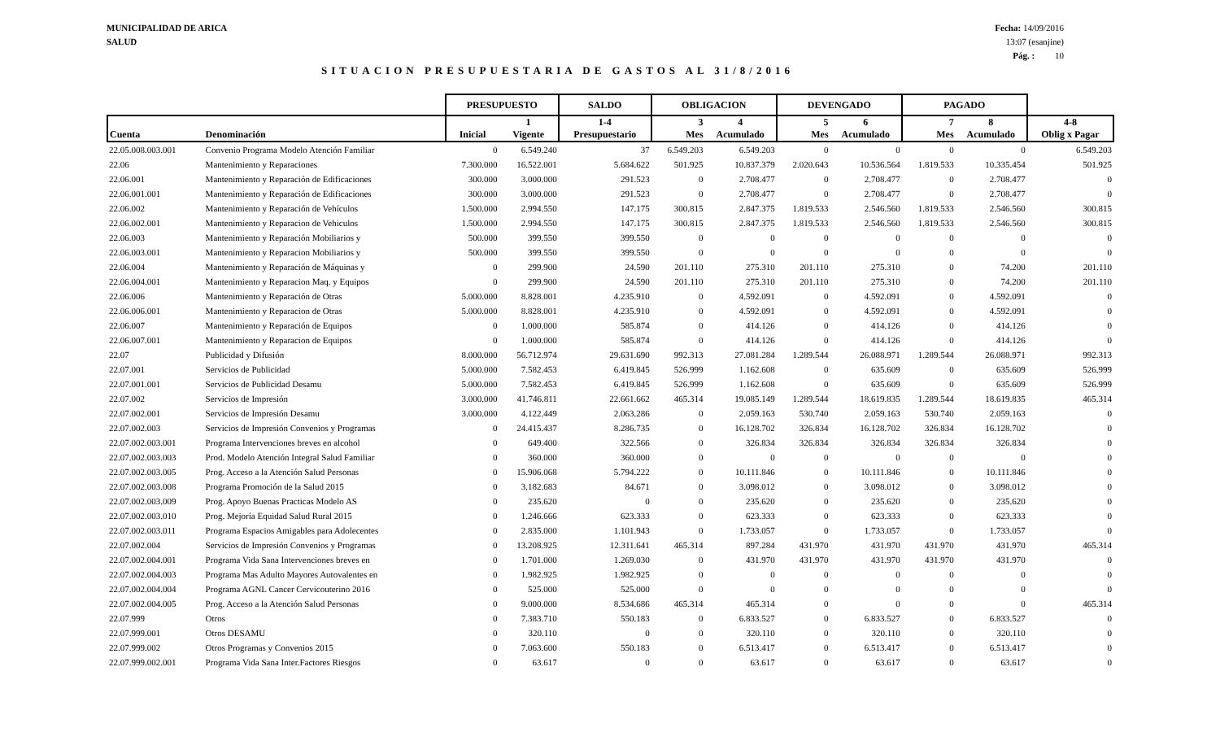MUNICIPALIDAD DE ARICA
SALUD
Fecha: 14/09/2016
13:07 (esanjine)
Pág. : 10
SITUACION PRESUPUESTARIA DE GASTOS AL 31/8/2016
| | | PRESUPUESTO | | SALDO | OBLIGACION | | DEVENGADO | | PAGADO | | |
| --- | --- | --- | --- | --- | --- | --- | --- | --- | --- | --- | --- |
| Cuenta | Denominación | Inicial | 1 Vigente | 1-4 Presupuestario | 3 Mes | 4 Acumulado | 5 Mes | 6 Acumulado | 7 Mes | 8 Acumulado | 4-8 Oblig x Pagar |
| 22.05.008.003.001 | Convenio Programa Modelo Atención Familiar | 0 | 6.549.240 | 37 | 6.549.203 | 6.549.203 | 0 | 0 | 0 | 0 | 6.549.203 |
| 22.06 | Mantenimiento y Reparaciones | 7.300.000 | 16.522.001 | 5.684.622 | 501.925 | 10.837.379 | 2.020.643 | 10.536.564 | 1.819.533 | 10.335.454 | 501.925 |
| 22.06.001 | Mantenimiento y Reparación de Edificaciones | 300.000 | 3.000.000 | 291.523 | 0 | 2.708.477 | 0 | 2.708.477 | 0 | 2.708.477 | 0 |
| 22.06.001.001 | Mantenimiento y Reparación de Edificaciones | 300.000 | 3.000.000 | 291.523 | 0 | 2.708.477 | 0 | 2.708.477 | 0 | 2.708.477 | 0 |
| 22.06.002 | Mantenimiento y Reparación de Vehículos | 1.500.000 | 2.994.550 | 147.175 | 300.815 | 2.847.375 | 1.819.533 | 2.546.560 | 1.819.533 | 2.546.560 | 300.815 |
| 22.06.002.001 | Mantenimiento y Reparacion de Vehiculos | 1.500.000 | 2.994.550 | 147.175 | 300.815 | 2.847.375 | 1.819.533 | 2.546.560 | 1.819.533 | 2.546.560 | 300.815 |
| 22.06.003 | Mantenimiento y Reparación Mobiliarios y | 500.000 | 399.550 | 399.550 | 0 | 0 | 0 | 0 | 0 | 0 | 0 |
| 22.06.003.001 | Mantenimiento y Reparacion Mobiliarios y | 500.000 | 399.550 | 399.550 | 0 | 0 | 0 | 0 | 0 | 0 | 0 |
| 22.06.004 | Mantenimiento y Reparación de Máquinas y | 0 | 299.900 | 24.590 | 201.110 | 275.310 | 201.110 | 275.310 | 0 | 74.200 | 201.110 |
| 22.06.004.001 | Mantenimiento y Reparacion Maq. y Equipos | 0 | 299.900 | 24.590 | 201.110 | 275.310 | 201.110 | 275.310 | 0 | 74.200 | 201.110 |
| 22.06.006 | Mantenimiento y Reparación de Otras | 5.000.000 | 8.828.001 | 4.235.910 | 0 | 4.592.091 | 0 | 4.592.091 | 0 | 4.592.091 | 0 |
| 22.06.006.001 | Mantenimiento y Reparacion de Otras | 5.000.000 | 8.828.001 | 4.235.910 | 0 | 4.592.091 | 0 | 4.592.091 | 0 | 4.592.091 | 0 |
| 22.06.007 | Mantenimiento y Reparación de Equipos | 0 | 1.000.000 | 585.874 | 0 | 414.126 | 0 | 414.126 | 0 | 414.126 | 0 |
| 22.06.007.001 | Mantenimiento y Reparacion de Equipos | 0 | 1.000.000 | 585.874 | 0 | 414.126 | 0 | 414.126 | 0 | 414.126 | 0 |
| 22.07 | Publicidad y Difusión | 8.000.000 | 56.712.974 | 29.631.690 | 992.313 | 27.081.284 | 1.289.544 | 26.088.971 | 1.289.544 | 26.088.971 | 992.313 |
| 22.07.001 | Servicios de Publicidad | 5.000.000 | 7.582.453 | 6.419.845 | 526.999 | 1.162.608 | 0 | 635.609 | 0 | 635.609 | 526.999 |
| 22.07.001.001 | Servicios de Publicidad Desamu | 5.000.000 | 7.582.453 | 6.419.845 | 526.999 | 1.162.608 | 0 | 635.609 | 0 | 635.609 | 526.999 |
| 22.07.002 | Servicios de Impresión | 3.000.000 | 41.746.811 | 22.661.662 | 465.314 | 19.085.149 | 1.289.544 | 18.619.835 | 1.289.544 | 18.619.835 | 465.314 |
| 22.07.002.001 | Servicios de Impresión Desamu | 3.000.000 | 4.122.449 | 2.063.286 | 0 | 2.059.163 | 530.740 | 2.059.163 | 530.740 | 2.059.163 | 0 |
| 22.07.002.003 | Servicios de Impresión Convenios y Programas | 0 | 24.415.437 | 8.286.735 | 0 | 16.128.702 | 326.834 | 16.128.702 | 326.834 | 16.128.702 | 0 |
| 22.07.002.003.001 | Programa Intervenciones breves en alcohol | 0 | 649.400 | 322.566 | 0 | 326.834 | 326.834 | 326.834 | 326.834 | 326.834 | 0 |
| 22.07.002.003.003 | Prod. Modelo Atención Integral Salud Familiar | 0 | 360.000 | 360.000 | 0 | 0 | 0 | 0 | 0 | 0 | 0 |
| 22.07.002.003.005 | Prog. Acceso a la Atención Salud Personas | 0 | 15.906.068 | 5.794.222 | 0 | 10.111.846 | 0 | 10.111.846 | 0 | 10.111.846 | 0 |
| 22.07.002.003.008 | Programa Promoción de la Salud 2015 | 0 | 3.182.683 | 84.671 | 0 | 3.098.012 | 0 | 3.098.012 | 0 | 3.098.012 | 0 |
| 22.07.002.003.009 | Prog. Apoyo Buenas Practicas Modelo AS | 0 | 235.620 | 0 | 0 | 235.620 | 0 | 235.620 | 0 | 235.620 | 0 |
| 22.07.002.003.010 | Prog. Mejoría Equidad Salud Rural 2015 | 0 | 1.246.666 | 623.333 | 0 | 623.333 | 0 | 623.333 | 0 | 623.333 | 0 |
| 22.07.002.003.011 | Programa Espacios Amigables para Adolecentes | 0 | 2.835.000 | 1.101.943 | 0 | 1.733.057 | 0 | 1.733.057 | 0 | 1.733.057 | 0 |
| 22.07.002.004 | Servicios de Impresión Convenios y Programas | 0 | 13.208.925 | 12.311.641 | 465.314 | 897.284 | 431.970 | 431.970 | 431.970 | 431.970 | 465.314 |
| 22.07.002.004.001 | Programa Vida Sana Intervenciones breves en | 0 | 1.701.000 | 1.269.030 | 0 | 431.970 | 431.970 | 431.970 | 431.970 | 431.970 | 0 |
| 22.07.002.004.003 | Programa Mas Adulto Mayores Autovalentes en | 0 | 1.982.925 | 1.982.925 | 0 | 0 | 0 | 0 | 0 | 0 | 0 |
| 22.07.002.004.004 | Programa AGNL Cancer Cervicouterino 2016 | 0 | 525.000 | 525.000 | 0 | 0 | 0 | 0 | 0 | 0 | 0 |
| 22.07.002.004.005 | Prog. Acceso a la Atención Salud Personas | 0 | 9.000.000 | 8.534.686 | 465.314 | 465.314 | 0 | 0 | 0 | 0 | 465.314 |
| 22.07.999 | Otros | 0 | 7.383.710 | 550.183 | 0 | 6.833.527 | 0 | 6.833.527 | 0 | 6.833.527 | 0 |
| 22.07.999.001 | Otros DESAMU | 0 | 320.110 | 0 | 0 | 320.110 | 0 | 320.110 | 0 | 320.110 | 0 |
| 22.07.999.002 | Otros Programas y Convenios 2015 | 0 | 7.063.600 | 550.183 | 0 | 6.513.417 | 0 | 6.513.417 | 0 | 6.513.417 | 0 |
| 22.07.999.002.001 | Programa Vida Sana Inter.Factores Riesgos | 0 | 63.617 | 0 | 0 | 63.617 | 0 | 63.617 | 0 | 63.617 | 0 |